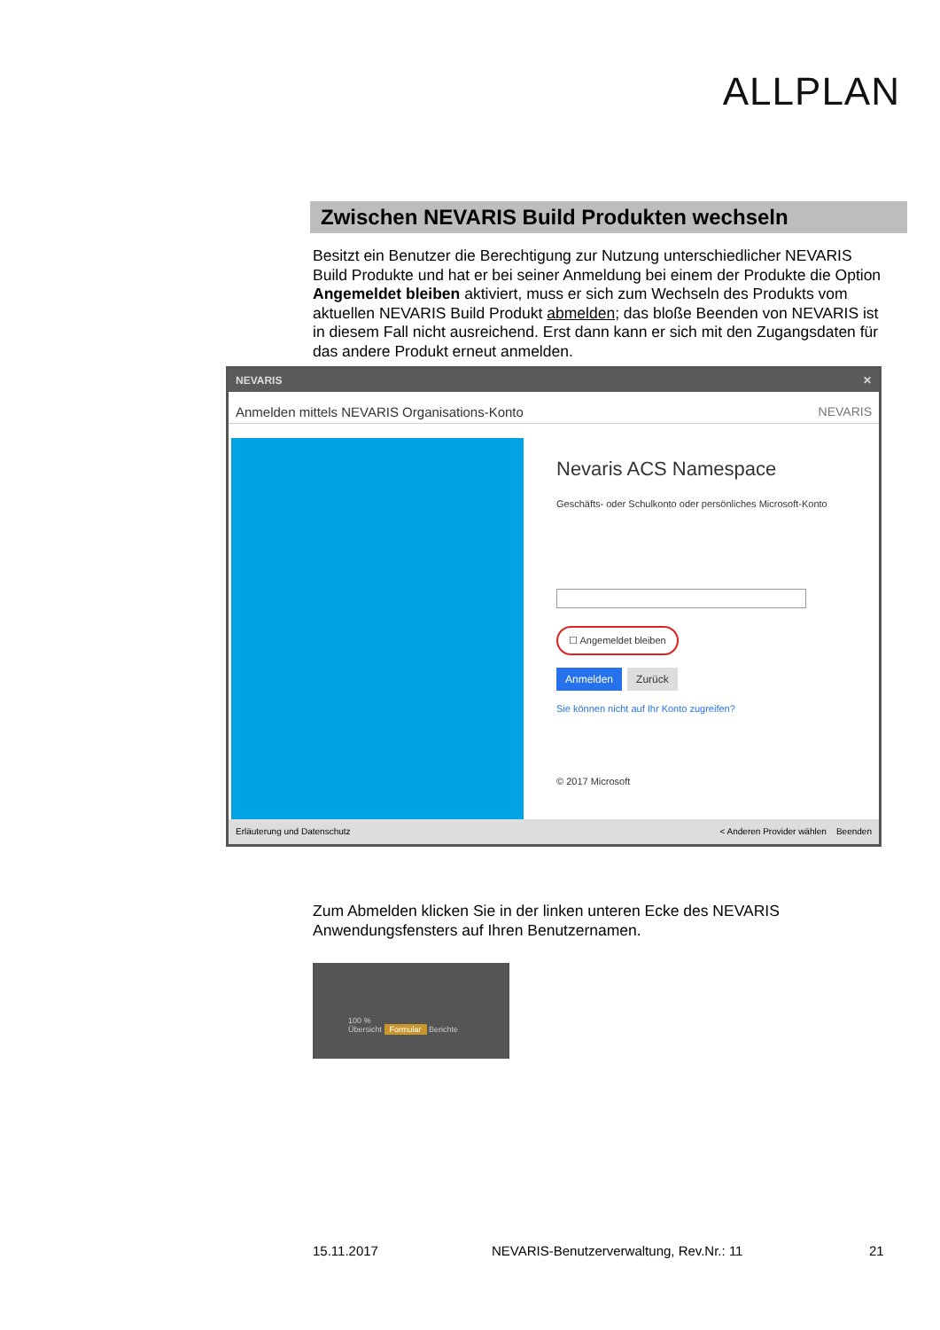ALLPLAN
Zwischen NEVARIS Build Produkten wechseln
Besitzt ein Benutzer die Berechtigung zur Nutzung unterschiedlicher NEVARIS Build Produkte und hat er bei seiner Anmeldung bei einem der Produkte die Option Angemeldet bleiben aktiviert, muss er sich zum Wechseln des Produkts vom aktuellen NEVARIS Build Produkt abmelden; das bloße Beenden von NEVARIS ist in diesem Fall nicht ausreichend. Erst dann kann er sich mit den Zugangsdaten für das andere Produkt erneut anmelden.
NEVARIS ✕
Anmelden mittels NEVARIS Organisations-Konto NEVARIS
Nevaris ACS Namespace
Geschäfts- oder Schulkonto oder persönliches Microsoft-Konto
☐ Angemeldet bleiben
Anmelden Zurück
Sie können nicht auf Ihr Konto zugreifen?
© 2017 Microsoft
Erläuterung und Datenschutz < Anderen Provider wählen Beenden
Zum Abmelden klicken Sie in der linken unteren Ecke des NEVARIS Anwendungsfensters auf Ihren Benutzernamen.
100 %
Übersicht Formular Berichte
15.11.2017
NEVARIS-Benutzerverwaltung, Rev.Nr.: 11
21